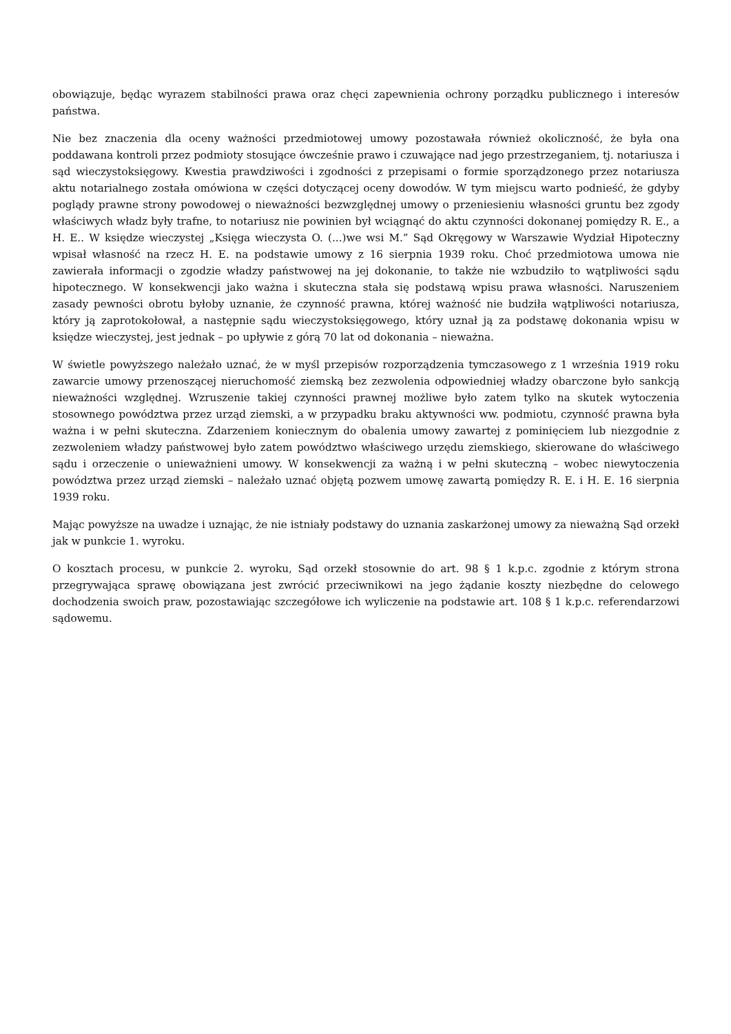obowiązuje, będąc wyrazem stabilności prawa oraz chęci zapewnienia ochrony porządku publicznego i interesów państwa.
Nie bez znaczenia dla oceny ważności przedmiotowej umowy pozostawała również okoliczność, że była ona poddawana kontroli przez podmioty stosujące ówcześnie prawo i czuwające nad jego przestrzeganiem, tj. notariusza i sąd wieczystoksięgowy. Kwestia prawdziwości i zgodności z przepisami o formie sporządzonego przez notariusza aktu notarialnego została omówiona w części dotyczącej oceny dowodów. W tym miejscu warto podnieść, że gdyby poglądy prawne strony powodowej o nieważności bezwzględnej umowy o przeniesieniu własności gruntu bez zgody właściwych władz były trafne, to notariusz nie powinien był wciągnąć do aktu czynności dokonanej pomiędzy R. E., a H. E.. W księdze wieczystej „Księga wieczysta O. (...)we wsi M.” Sąd Okręgowy w Warszawie Wydział Hipoteczny wpisał własność na rzecz H. E. na podstawie umowy z 16 sierpnia 1939 roku. Choć przedmiotowa umowa nie zawierała informacji o zgodzie władzy państwowej na jej dokonanie, to także nie wzbudziło to wątpliwości sądu hipotecznego. W konsekwencji jako ważna i skuteczna stała się podstawą wpisu prawa własności. Naruszeniem zasady pewności obrotu byłoby uznanie, że czynność prawna, której ważność nie budziła wątpliwości notariusza, który ją zaprotokołował, a następnie sądu wieczystoksięgowego, który uznał ją za podstawę dokonania wpisu w księdze wieczystej, jest jednak – po upływie z górą 70 lat od dokonania – nieważna.
W świetle powyższego należało uznać, że w myśl przepisów rozporządzenia tymczasowego z 1 września 1919 roku zawarcie umowy przenoszącej nieruchomość ziemską bez zezwolenia odpowiedniej władzy obarczone było sankcją nieważności względnej. Wzruszenie takiej czynności prawnej możliwe było zatem tylko na skutek wytoczenia stosownego powództwa przez urząd ziemski, a w przypadku braku aktywności ww. podmiotu, czynność prawna była ważna i w pełni skuteczna. Zdarzeniem koniecznym do obalenia umowy zawartej z pominięciem lub niezgodnie z zezwoleniem władzy państwowej było zatem powództwo właściwego urzędu ziemskiego, skierowane do właściwego sądu i orzeczenie o unieważnieni umowy. W konsekwencji za ważną i w pełni skuteczną – wobec niewytoczenia powództwa przez urząd ziemski – należało uznać objętą pozwem umowę zawartą pomiędzy R. E. i H. E. 16 sierpnia 1939 roku.
Mając powyższe na uwadze i uznając, że nie istniały podstawy do uznania zaskarżonej umowy za nieważną Sąd orzekł jak w punkcie 1. wyroku.
O kosztach procesu, w punkcie 2. wyroku, Sąd orzekł stosownie do art. 98 § 1 k.p.c. zgodnie z którym strona przegrywająca sprawę obowiązana jest zwrócić przeciwnikowi na jego żądanie koszty niezbędne do celowego dochodzenia swoich praw, pozostawiając szczegółowe ich wyliczenie na podstawie art. 108 § 1 k.p.c. referendarzowi sądowemu.